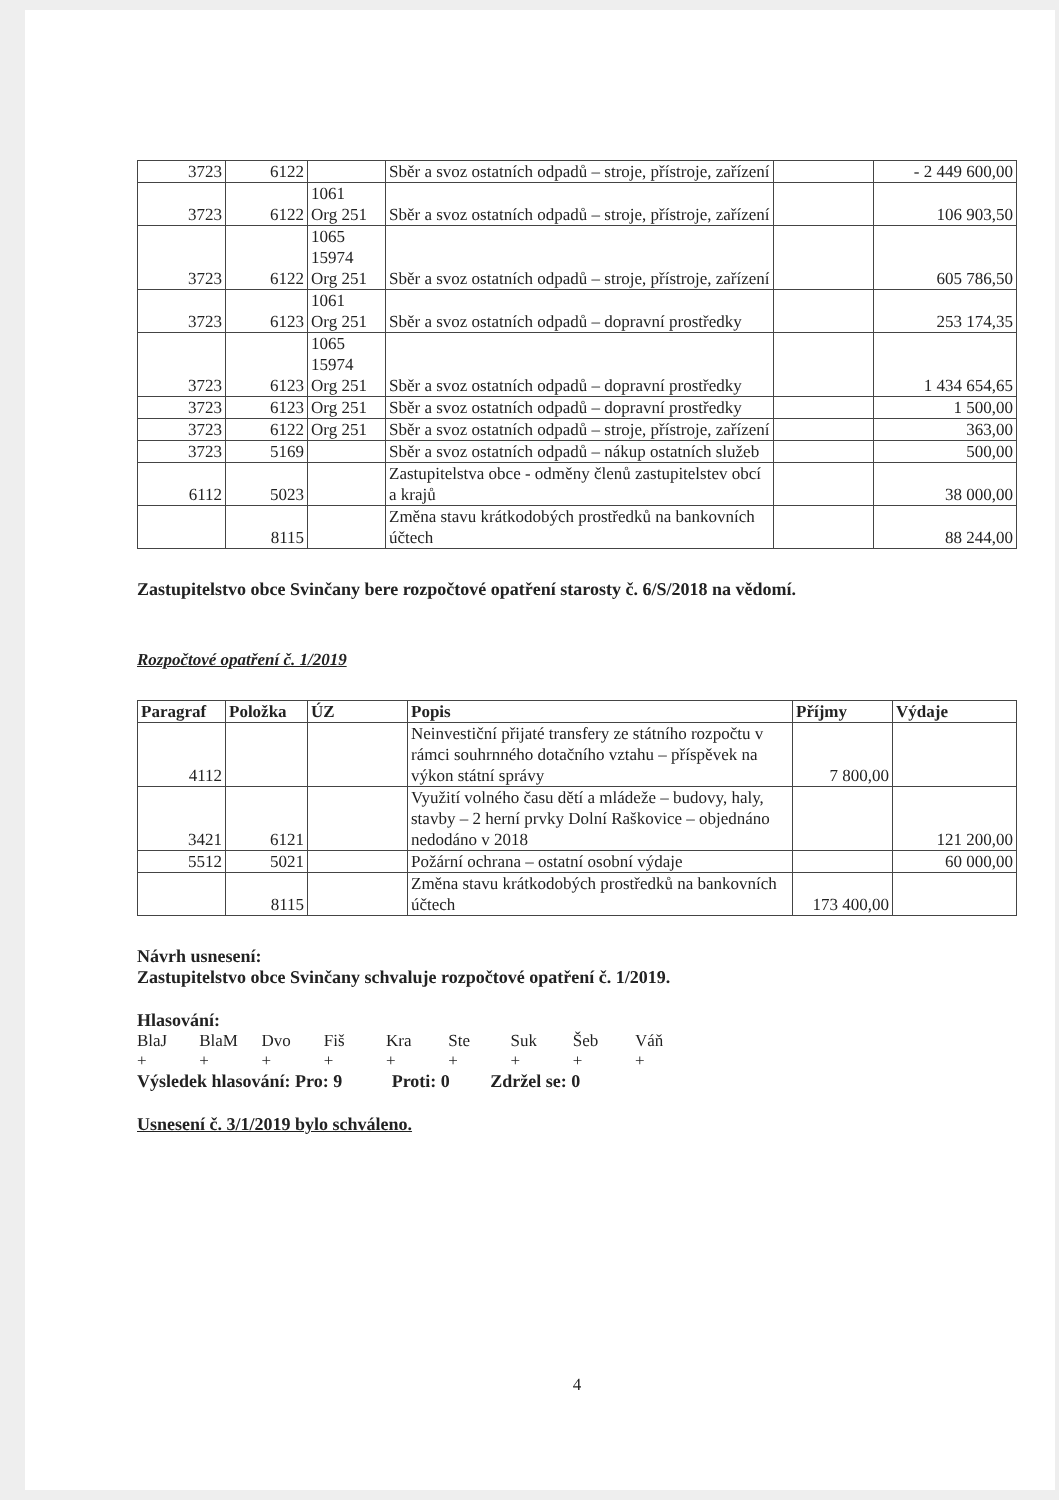| 3723 | 6122 | | Sběr a svoz ostatních odpadů – stroje, přístroje, zařízení | | - 2 449 600,00 |
| 3723 | 6122 | 1061 Org 251 | Sběr a svoz ostatních odpadů – stroje, přístroje, zařízení | | 106 903,50 |
| 3723 | 6122 | 1065 15974 Org 251 | Sběr a svoz ostatních odpadů – stroje, přístroje, zařízení | | 605 786,50 |
| 3723 | 6123 | 1061 Org 251 | Sběr a svoz ostatních odpadů – dopravní prostředky | | 253 174,35 |
| 3723 | 6123 | 1065 15974 Org 251 | Sběr a svoz ostatních odpadů – dopravní prostředky | | 1 434 654,65 |
| 3723 | 6123 | Org 251 | Sběr a svoz ostatních odpadů – dopravní prostředky | | 1 500,00 |
| 3723 | 6122 | Org 251 | Sběr a svoz ostatních odpadů – stroje, přístroje, zařízení | | 363,00 |
| 3723 | 5169 | | Sběr a svoz ostatních odpadů – nákup ostatních služeb | | 500,00 |
| 6112 | 5023 | | Zastupitelstva obce - odměny členů zastupitelstev obcí a krajů | | 38 000,00 |
| | 8115 | | Změna stavu krátkodobých prostředků na bankovních účtech | | 88 244,00 |
Zastupitelstvo obce Svinčany bere rozpočtové opatření starosty č. 6/S/2018 na vědomí.
Rozpočtové opatření č. 1/2019
| Paragraf | Položka | ÚZ | Popis | Příjmy | Výdaje |
| --- | --- | --- | --- | --- | --- |
| 4112 | | | Neinvestiční přijaté transfery ze státního rozpočtu v rámci souhrnného dotačního vztahu – příspěvek na výkon státní správy | 7 800,00 | |
| 3421 | 6121 | | Využití volného času dětí a mládeže – budovy, haly, stavby – 2 herní prvky Dolní Raškovice – objednáno nedodáno v 2018 | | 121 200,00 |
| 5512 | 5021 | | Požární ochrana – ostatní osobní výdaje | | 60 000,00 |
| | 8115 | | Změna stavu krátkodobých prostředků na bankovních účtech | 173 400,00 | |
Návrh usnesení:
Zastupitelstvo obce Svinčany schvaluje rozpočtové opatření č. 1/2019.
Hlasování:
BlaJ BlaM Dvo Fiš Kra Ste Suk Šeb Váň
+ + + + + + + + +
Výsledek hlasování: Pro: 9 Proti: 0 Zdržel se: 0
Usnesení č. 3/1/2019 bylo schváleno.
4